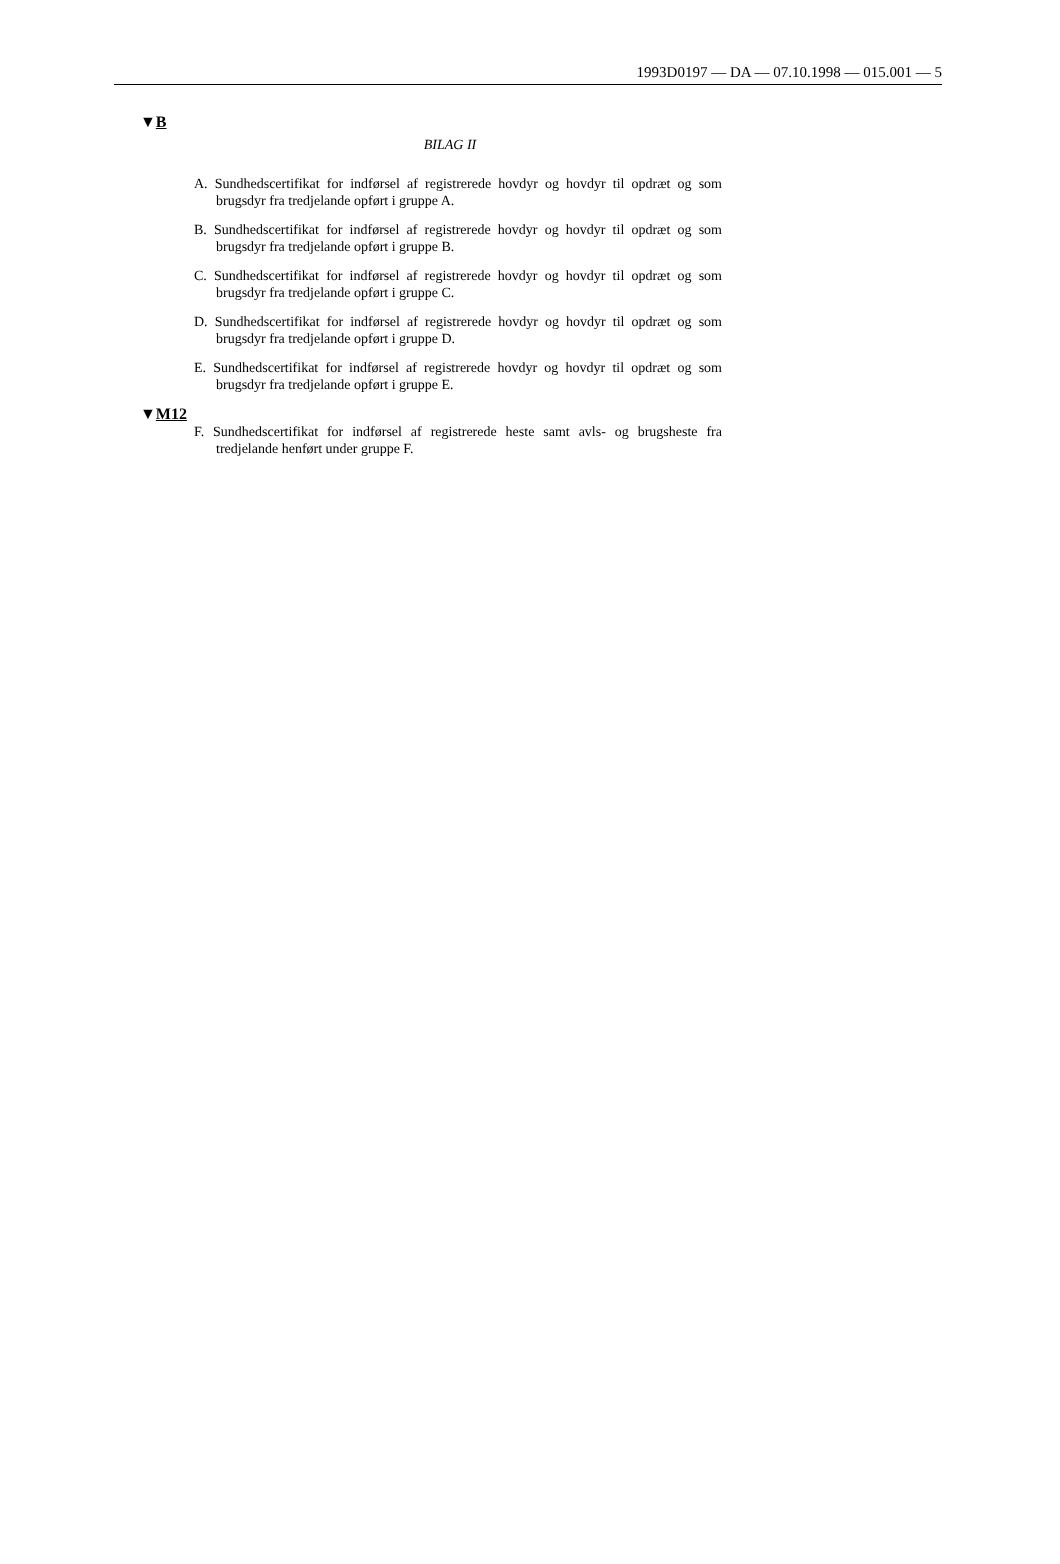1993D0197 — DA — 07.10.1998 — 015.001 — 5
▼B
BILAG II
A. Sundhedscertifikat for indførsel af registrerede hovdyr og hovdyr til opdræt og som brugsdyr fra tredjelande opført i gruppe A.
B. Sundhedscertifikat for indførsel af registrerede hovdyr og hovdyr til opdræt og som brugsdyr fra tredjelande opført i gruppe B.
C. Sundhedscertifikat for indførsel af registrerede hovdyr og hovdyr til opdræt og som brugsdyr fra tredjelande opført i gruppe C.
D. Sundhedscertifikat for indførsel af registrerede hovdyr og hovdyr til opdræt og som brugsdyr fra tredjelande opført i gruppe D.
E. Sundhedscertifikat for indførsel af registrerede hovdyr og hovdyr til opdræt og som brugsdyr fra tredjelande opført i gruppe E.
▼M12
F. Sundhedscertifikat for indførsel af registrerede heste samt avls- og brugs­heste fra tredjelande henført under gruppe F.